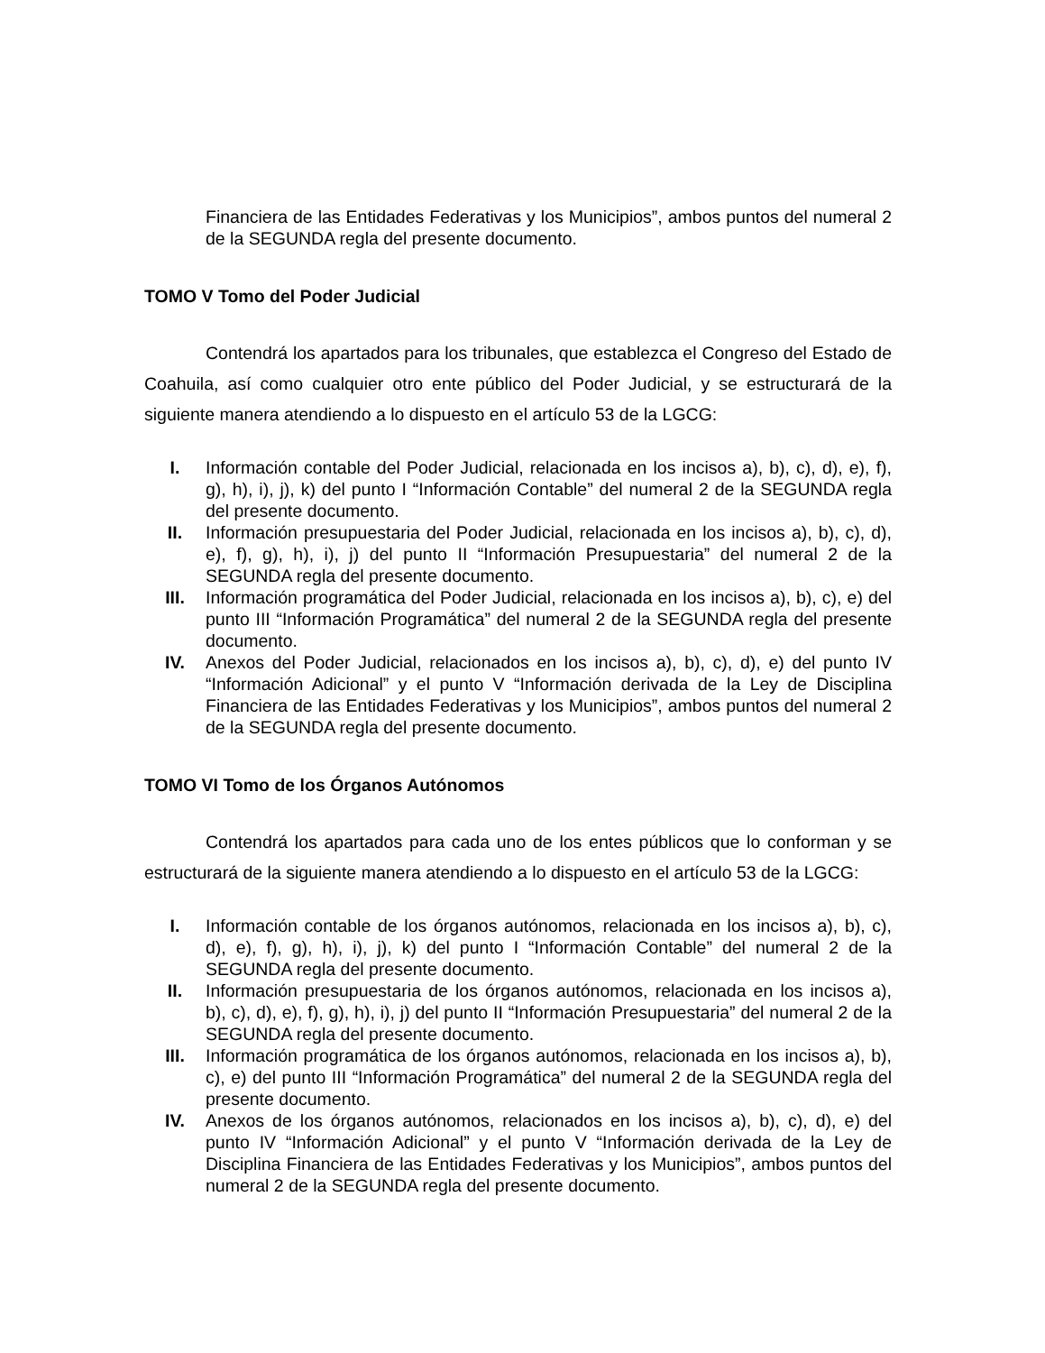Financiera de las Entidades Federativas y los Municipios”, ambos puntos del numeral 2 de la SEGUNDA regla del presente documento.
TOMO V Tomo del Poder Judicial
Contendrá los apartados para los tribunales, que establezca el Congreso del Estado de Coahuila, así como cualquier otro ente público del Poder Judicial, y se estructurará de la siguiente manera atendiendo a lo dispuesto en el artículo 53 de la LGCG:
I. Información contable del Poder Judicial, relacionada en los incisos a), b), c), d), e), f), g), h), i), j), k) del punto I “Información Contable” del numeral 2 de la SEGUNDA regla del presente documento.
II. Información presupuestaria del Poder Judicial, relacionada en los incisos a), b), c), d), e), f), g), h), i), j) del punto II “Información Presupuestaria” del numeral 2 de la SEGUNDA regla del presente documento.
III. Información programática del Poder Judicial, relacionada en los incisos a), b), c), e) del punto III “Información Programática” del numeral 2 de la SEGUNDA regla del presente documento.
IV. Anexos del Poder Judicial, relacionados en los incisos a), b), c), d), e) del punto IV “Información Adicional” y el punto V “Información derivada de la Ley de Disciplina Financiera de las Entidades Federativas y los Municipios”, ambos puntos del numeral 2 de la SEGUNDA regla del presente documento.
TOMO VI Tomo de los Órganos Autónomos
Contendrá los apartados para cada uno de los entes públicos que lo conforman y se estructurará de la siguiente manera atendiendo a lo dispuesto en el artículo 53 de la LGCG:
I. Información contable de los órganos autónomos, relacionada en los incisos a), b), c), d), e), f), g), h), i), j), k) del punto I “Información Contable” del numeral 2 de la SEGUNDA regla del presente documento.
II. Información presupuestaria de los órganos autónomos, relacionada en los incisos a), b), c), d), e), f), g), h), i), j) del punto II “Información Presupuestaria” del numeral 2 de la SEGUNDA regla del presente documento.
III. Información programática de los órganos autónomos, relacionada en los incisos a), b), c), e) del punto III “Información Programática” del numeral 2 de la SEGUNDA regla del presente documento.
IV. Anexos de los órganos autónomos, relacionados en los incisos a), b), c), d), e) del punto IV “Información Adicional” y el punto V “Información derivada de la Ley de Disciplina Financiera de las Entidades Federativas y los Municipios”, ambos puntos del numeral 2 de la SEGUNDA regla del presente documento.